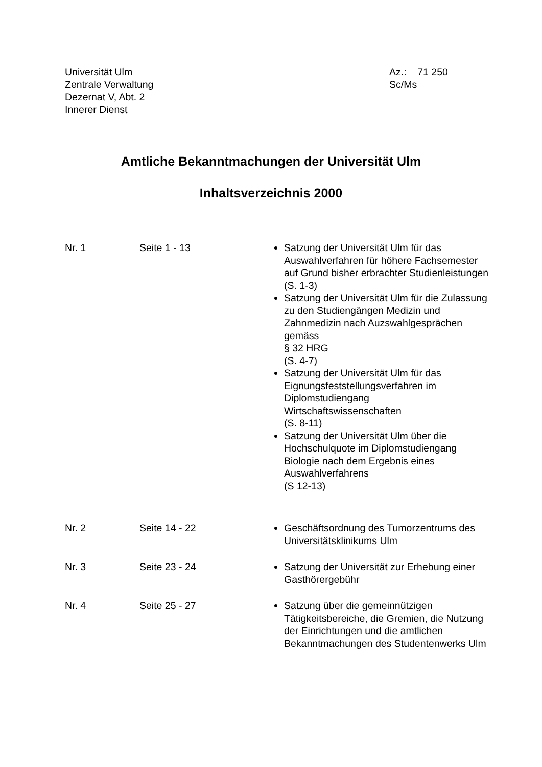Universität Ulm
Zentrale Verwaltung
Dezernat V, Abt. 2
Innerer Dienst
Az.: 71 250
Sc/Ms
Amtliche Bekanntmachungen der Universität Ulm
Inhaltsverzeichnis 2000
Nr. 1 Seite 1 - 13 Satzung der Universität Ulm für das Auswahlverfahren für höhere Fachsemester auf Grund bisher erbrachter Studienleistungen
(S. 1-3)
Satzung der Universität Ulm für die Zulassung zu den Studiengängen Medizin und Zahnmedizin nach Auzswahlgesprächen gemäss
§ 32 HRG
(S. 4-7)
Satzung der Universität Ulm für das Eignungsfeststellungsverfahren im Diplomstudiengang Wirtschaftswissenschaften
(S. 8-11)
Satzung der Universität Ulm über die Hochschulquote im Diplomstudiengang Biologie nach dem Ergebnis eines Auswahlverfahrens
(S 12-13)
Nr. 2 Seite 14 - 22 Geschäftsordnung des Tumorzentrums des Universitätsklinikums Ulm
Nr. 3 Seite 23 - 24 Satzung der Universität zur Erhebung einer Gasthörergebühr
Nr. 4 Seite 25 - 27 Satzung über die gemeinnützigen Tätigkeitsbereiche, die Gremien, die Nutzung der Einrichtungen und die amtlichen Bekanntmachungen des Studentenwerks Ulm